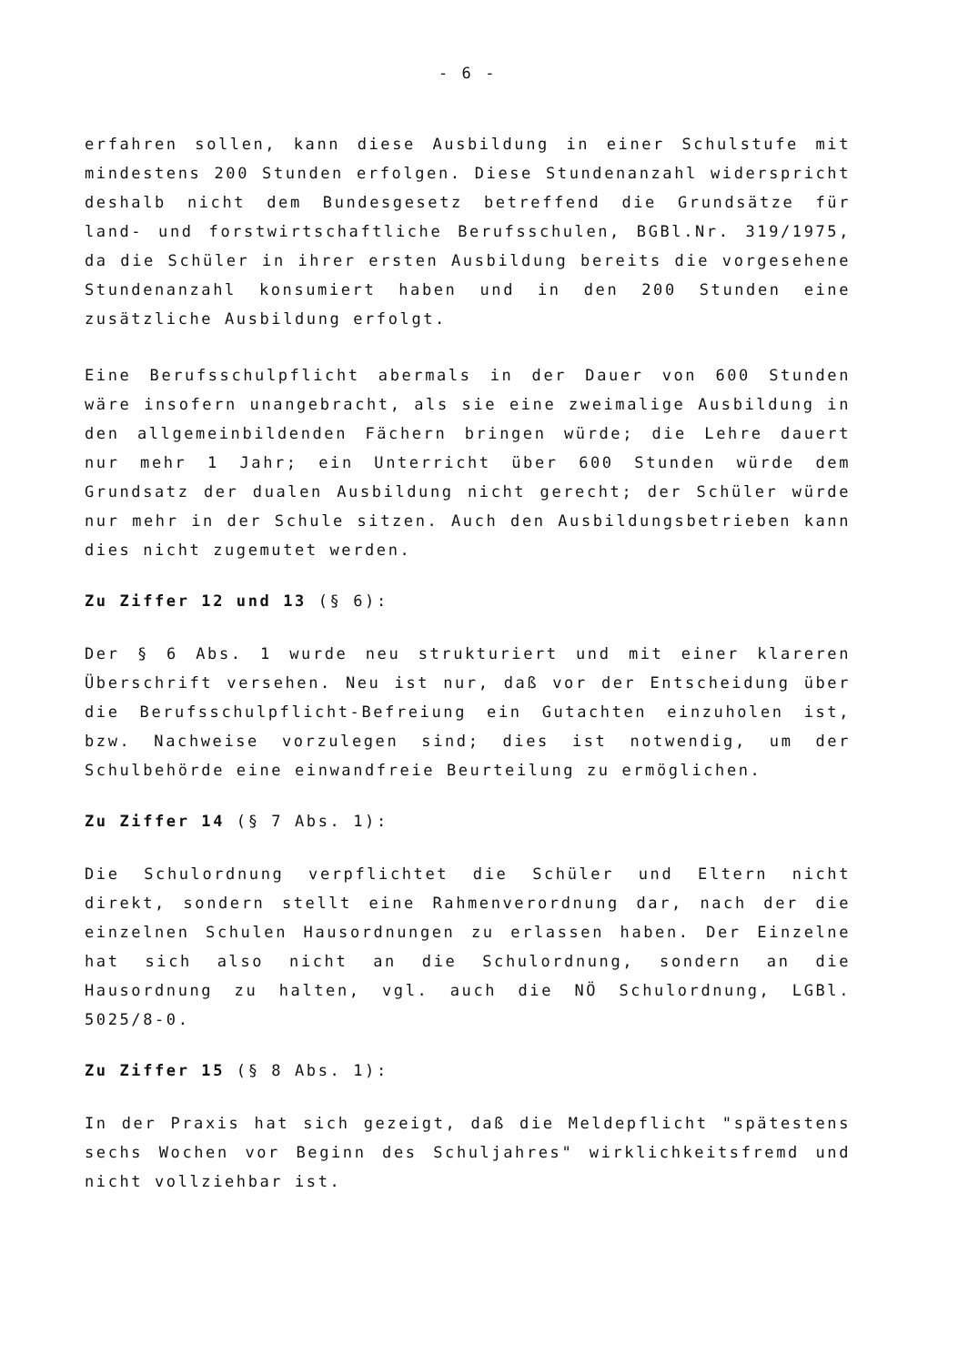- 6 -
erfahren sollen, kann diese Ausbildung in einer Schulstufe mit mindestens 200 Stunden erfolgen. Diese Stundenanzahl widerspricht deshalb nicht dem Bundesgesetz betreffend die Grundsätze für land- und forstwirtschaftliche Berufsschulen, BGBl.Nr. 319/1975, da die Schüler in ihrer ersten Ausbildung bereits die vorgesehene Stundenanzahl konsumiert haben und in den 200 Stunden eine zusätzliche Ausbildung erfolgt.
Eine Berufsschulpflicht abermals in der Dauer von 600 Stunden wäre insofern unangebracht, als sie eine zweimalige Ausbildung in den allgemeinbildenden Fächern bringen würde; die Lehre dauert nur mehr 1 Jahr; ein Unterricht über 600 Stunden würde dem Grundsatz der dualen Ausbildung nicht gerecht; der Schüler würde nur mehr in der Schule sitzen. Auch den Ausbildungsbetrieben kann dies nicht zugemutet werden.
Zu Ziffer 12 und 13 (§ 6):
Der § 6 Abs. 1 wurde neu strukturiert und mit einer klareren Überschrift versehen. Neu ist nur, daß vor der Entscheidung über die Berufsschulpflicht-Befreiung ein Gutachten einzuholen ist, bzw. Nachweise vorzulegen sind; dies ist notwendig, um der Schulbehörde eine einwandfreie Beurteilung zu ermöglichen.
Zu Ziffer 14 (§ 7 Abs. 1):
Die Schulordnung verpflichtet die Schüler und Eltern nicht direkt, sondern stellt eine Rahmenverordnung dar, nach der die einzelnen Schulen Hausordnungen zu erlassen haben. Der Einzelne hat sich also nicht an die Schulordnung, sondern an die Hausordnung zu halten, vgl. auch die NÖ Schulordnung, LGBl. 5025/8-0.
Zu Ziffer 15 (§ 8 Abs. 1):
In der Praxis hat sich gezeigt, daß die Meldepflicht "spätestens sechs Wochen vor Beginn des Schuljahres" wirklichkeitsfremd und nicht vollziehbar ist.